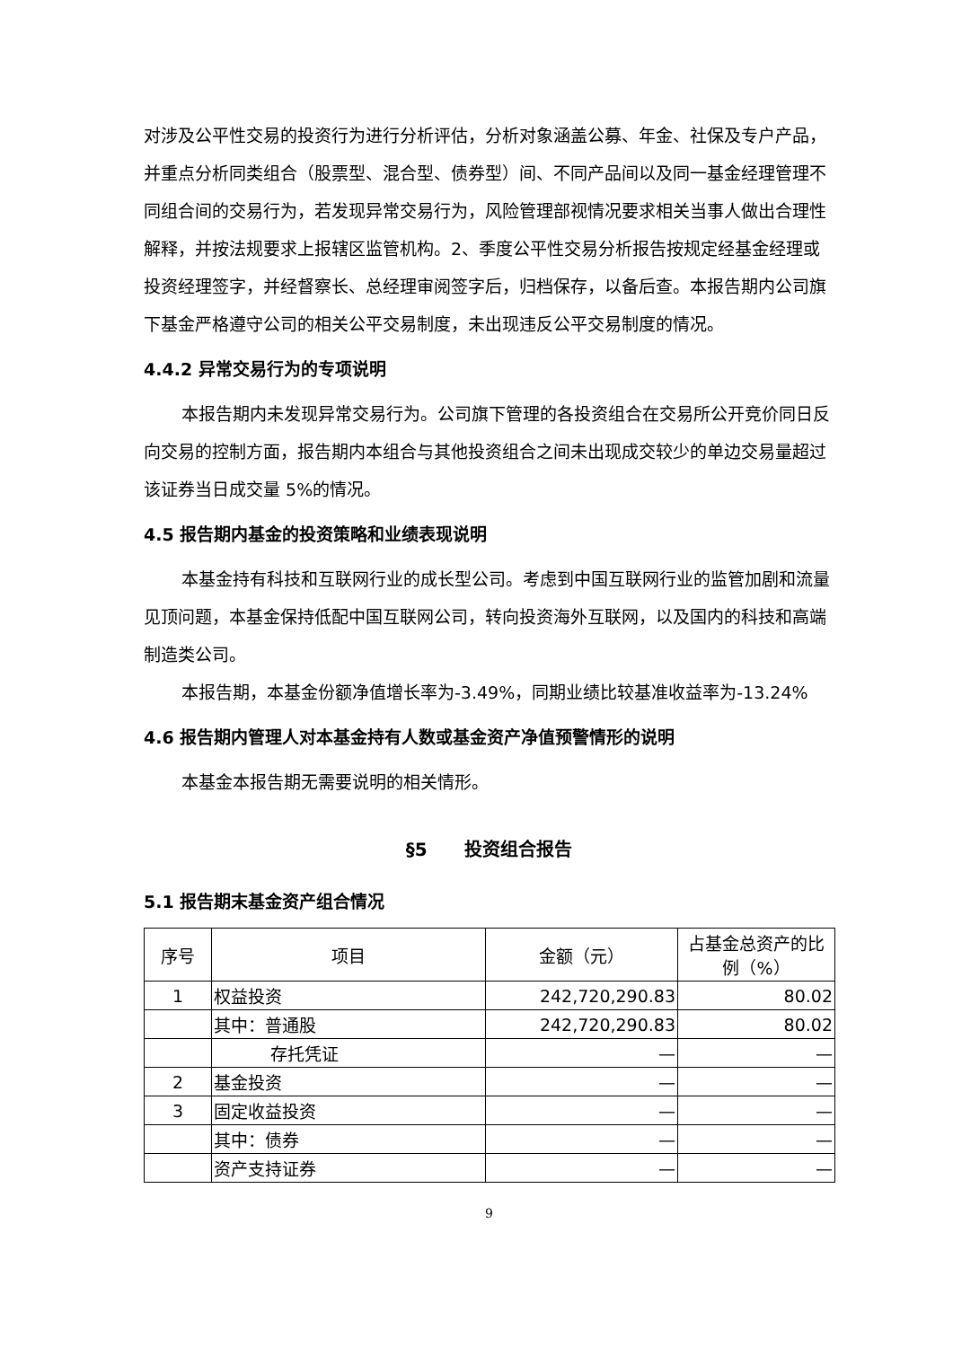对涉及公平性交易的投资行为进行分析评估，分析对象涵盖公募、年金、社保及专户产品，并重点分析同类组合（股票型、混合型、债券型）间、不同产品间以及同一基金经理管理不同组合间的交易行为，若发现异常交易行为，风险管理部视情况要求相关当事人做出合理性解释，并按法规要求上报辖区监管机构。2、季度公平性交易分析报告按规定经基金经理或投资经理签字，并经督察长、总经理审阅签字后，归档保存，以备后查。本报告期内公司旗下基金严格遵守公司的相关公平交易制度，未出现违反公平交易制度的情况。
4.4.2 异常交易行为的专项说明
本报告期内未发现异常交易行为。公司旗下管理的各投资组合在交易所公开竞价同日反向交易的控制方面，报告期内本组合与其他投资组合之间未出现成交较少的单边交易量超过该证券当日成交量 5%的情况。
4.5 报告期内基金的投资策略和业绩表现说明
本基金持有科技和互联网行业的成长型公司。考虑到中国互联网行业的监管加剧和流量见顶问题，本基金保持低配中国互联网公司，转向投资海外互联网，以及国内的科技和高端制造类公司。
本报告期，本基金份额净值增长率为-3.49%，同期业绩比较基准收益率为-13.24%
4.6 报告期内管理人对本基金持有人数或基金资产净值预警情形的说明
本基金本报告期无需要说明的相关情形。
§5 投资组合报告
5.1 报告期末基金资产组合情况
| 序号 | 项目 | 金额（元） | 占基金总资产的比例（%） |
| --- | --- | --- | --- |
| 1 | 权益投资 | 242,720,290.83 | 80.02 |
| | 其中：普通股 | 242,720,290.83 | 80.02 |
| | 存托凭证 | — | — |
| 2 | 基金投资 | — | — |
| 3 | 固定收益投资 | — | — |
| | 其中：债券 | — | — |
| | 资产支持证券 | — | — |
9